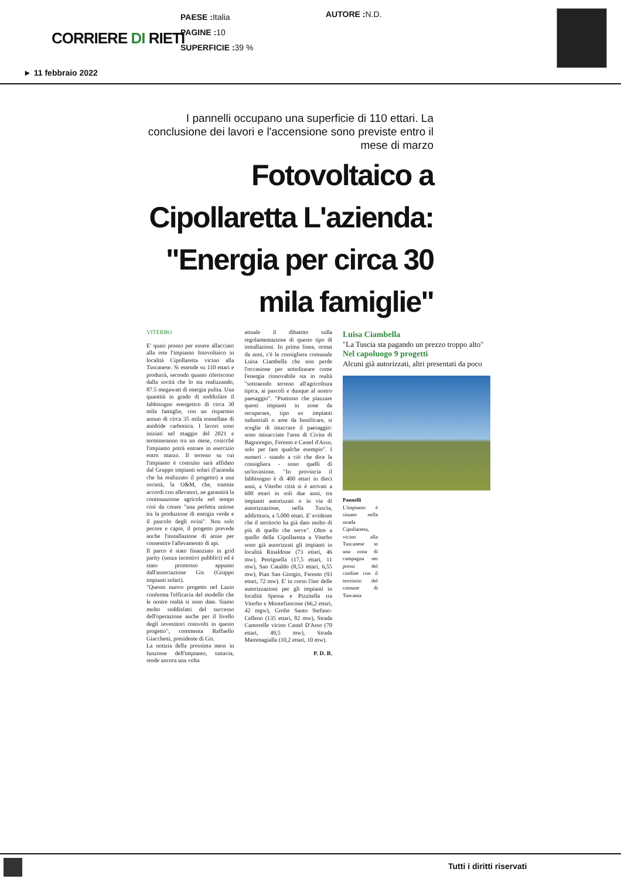CORRIERE DI RIETI
PAESE : Italia
PAGINE : 10
SUPERFICIE : 39 %
AUTORE : N.D.
► 11 febbraio 2022
I pannelli occupano una superficie di 110 ettari. La conclusione dei lavori e l'accensione sono previste entro il mese di marzo
Fotovoltaico a Cipollaretta L'azienda: "Energia per circa 30 mila famiglie"
VITERBO
E' quasi pronto per essere allacciato alla rete l'impianto fotovoltaico in località Cipollaretta vicino alla Tuscanese. Si estende su 110 ettari e produrrà, secondo quanto riferiscono dalla socità che lo sta realizzando, 87.5 megawatt di energia pulita. Una quantità in grado di soddisfare il fabbisogno energetico di circa 30 mila famiglie, con un risparmio annuo di circa 35 mila tonnellate di anidride carbonica. I lavori sono iniziati nel maggio del 2021 e termineranno tra un mese, cosicché l'impianto potrà entrare in esercizio entro marzo. Il terreno su cui l'impianto è costruito sarà affidato dal Gruppo impianti solari (l'azienda che ha realizzato il progetto) a una società, la O&M, che, tramite accordi con allevatori, ne garantirà la continuazione agricola nel tempo così da creare "una perfetta unione tra la produzione di energia verde e il pascolo degli ovini". Non solo pecore e capre, il progetto prevede anche l'installazione di arnie per consentire l'allevamento di api.
Il parco è stato finanziato in grid parity (senza incentivi pubblici) ed è stato promosso appunto dall'associazione Gis (Gruppo impianti solari).
"Questo nuovo progetto nel Lazio conferma l'efficacia del modello che le nostre realtà si sono date. Siamo molto soddisfatti del successo dell'operazione anche per il livello degli investitori coinvolti in questo progetto", commenta Raffaello Giacchetti, presidente di Gis.
La notizia della prossima mess in funzione dell'impianto, tuttavia, rende ancora una volta
attuale il dibattito sulla regolamentazione di questo tipo di installazioni. In prima linea, ormai da anni, c'è la consigliera comunale Luisa Ciambella che non perde l'occasione per sottolineare come l'energia rinnovabile sta in realtà "sottraendo terreno all'agricoltura tipica, ai pascoli e dunque al nostro paesaggio". "Piuttosto che piazzare questi impianti in zone da recuperare, tipo ex impianti industriali o aree da bonificare, si sceglie di intaccare il paesaggio: sono minacciate l'area di Civita di Bagnoregio, Ferento e Castel d'Asso, solo per fare qualche esempio". I numeri - stando a ciò che dice la consigliera - sono quelli di un'invasione. "In provincia il fabbisogno è di 400 ettari in dieci anni, a Viterbo città si è arrivati a 600 ettari in soli due anni, tra impianti autorizzati o in via di autorizzazione, nella Tuscia, addirittura, a 5.000 ettari. E' evidente che il territorio ha già dato molto di più di quello che serve". Oltre a quello della Cipollaretta a Viterbo sono già autorizzati gli impianti in località Rinaldone (73 ettari, 46 mw), Petrignella (17,5 ettari, 11 mw), San Cataldo (8,53 ettari, 6,55 mw), Pian San Giorgio, Ferento (93 ettari, 72 mw). E' in corso l'iter delle autorizzazioni per gli impianti in località Spessa e Pizzitella tra Viterbo e Montefiascone (66,2 ettari, 42 mgw), Grolte Santo Stefano-Celleno (135 ettari, 82 mw), Strada Camorelle vicino Castel D'Asso (70 ettari, 49,5 mw), Strada Mammagialla (10,2 ettari, 10 mw).
P. D. B.
Luisa Ciambella
"La Tuscia sta pagando un prezzo troppo alto"
Nel capoluogo 9 progetti
Alcuni già autorizzati, altri presentati da poco
Pannelli L'impianto è situato nella strada Cipollaretta, vicino alla Tuscanese in una zona di campagna nei pressi del confine con il territorio del comune di Tuscania
Tutti i diritti riservati